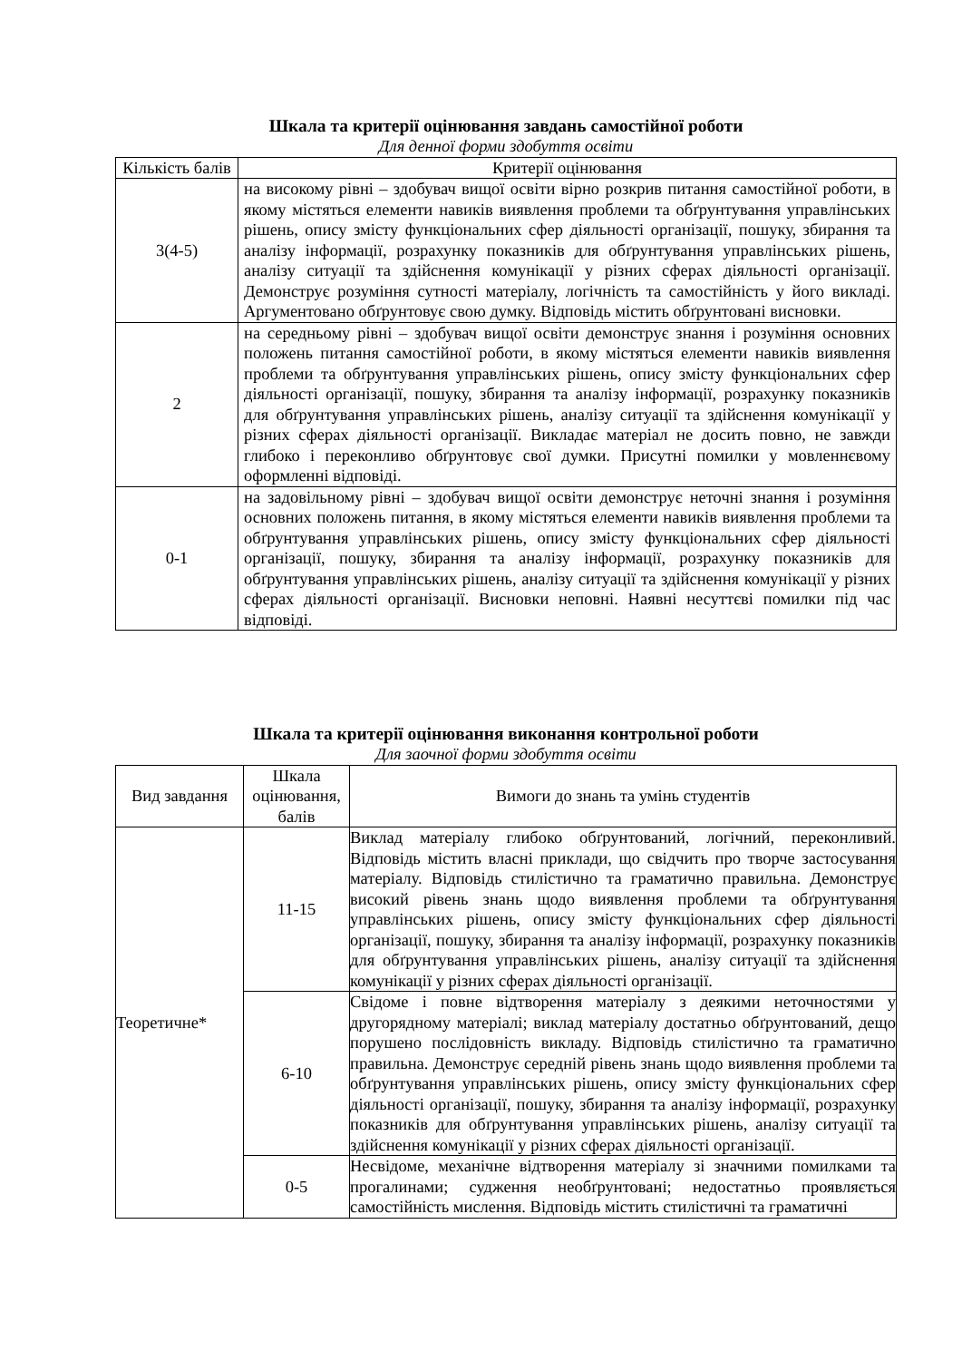Шкала та критерії оцінювання завдань самостійної роботи
Для денної форми здобуття освіти
| Кількість балів | Критерії оцінювання |
| --- | --- |
| 3(4-5) | на високому рівні – здобувач вищої освіти вірно розкрив питання самостійної роботи, в якому містяться елементи навиків виявлення проблеми та обґрунтування управлінських рішень, опису змісту функціональних сфер діяльності організації, пошуку, збирання та аналізу інформації, розрахунку показників для обґрунтування управлінських рішень, аналізу ситуації та здійснення комунікації у різних сферах діяльності організації. Демонструє розуміння сутності матеріалу, логічність та самостійність у його викладі. Аргументовано обґрунтовує свою думку. Відповідь містить обґрунтовані висновки. |
| 2 | на середньому рівні – здобувач вищої освіти демонструє знання і розуміння основних положень питання самостійної роботи, в якому містяться елементи навиків виявлення проблеми та обґрунтування управлінських рішень, опису змісту функціональних сфер діяльності організації, пошуку, збирання та аналізу інформації, розрахунку показників для обґрунтування управлінських рішень, аналізу ситуації та здійснення комунікації у різних сферах діяльності організації. Викладає матеріал не досить повно, не завжди глибоко і переконливо обґрунтовує свої думки. Присутні помилки у мовленнєвому оформленні відповіді. |
| 0-1 | на задовільному рівні – здобувач вищої освіти демонструє неточні знання і розуміння основних положень питання, в якому містяться елементи навиків виявлення проблеми та обґрунтування управлінських рішень, опису змісту функціональних сфер діяльності організації, пошуку, збирання та аналізу інформації, розрахунку показників для обґрунтування управлінських рішень, аналізу ситуації та здійснення комунікації у різних сферах діяльності організації. Висновки неповні. Наявні несуттєві помилки під час відповіді. |
Шкала та критерії оцінювання виконання контрольної роботи
Для заочної форми здобуття освіти
| Вид завдання | Шкала оцінювання, балів | Вимоги до знань та умінь студентів |
| --- | --- | --- |
| Теоретичне* | 11-15 | Виклад матеріалу глибоко обґрунтований, логічний, переконливий. Відповідь містить власні приклади, що свідчить про творче застосування матеріалу. Відповідь стилістично та граматично правильна. Демонструє високий рівень знань щодо виявлення проблеми та обґрунтування управлінських рішень, опису змісту функціональних сфер діяльності організації, пошуку, збирання та аналізу інформації, розрахунку показників для обґрунтування управлінських рішень, аналізу ситуації та здійснення комунікації у різних сферах діяльності організації. |
| | 6-10 | Свідоме і повне відтворення матеріалу з деякими неточностями у другорядному матеріалі; виклад матеріалу достатньо обґрунтований, дещо порушено послідовність викладу. Відповідь стилістично та граматично правильна. Демонструє середній рівень знань щодо виявлення проблеми та обґрунтування управлінських рішень, опису змісту функціональних сфер діяльності організації, пошуку, збирання та аналізу інформації, розрахунку показників для обґрунтування управлінських рішень, аналізу ситуації та здійснення комунікації у різних сферах діяльності організації. |
| | 0-5 | Несвідоме, механічне відтворення матеріалу зі значними помилками та прогалинами; судження необґрунтовані; недостатньо проявляється самостійність мислення. Відповідь містить стилістичні та граматичні |